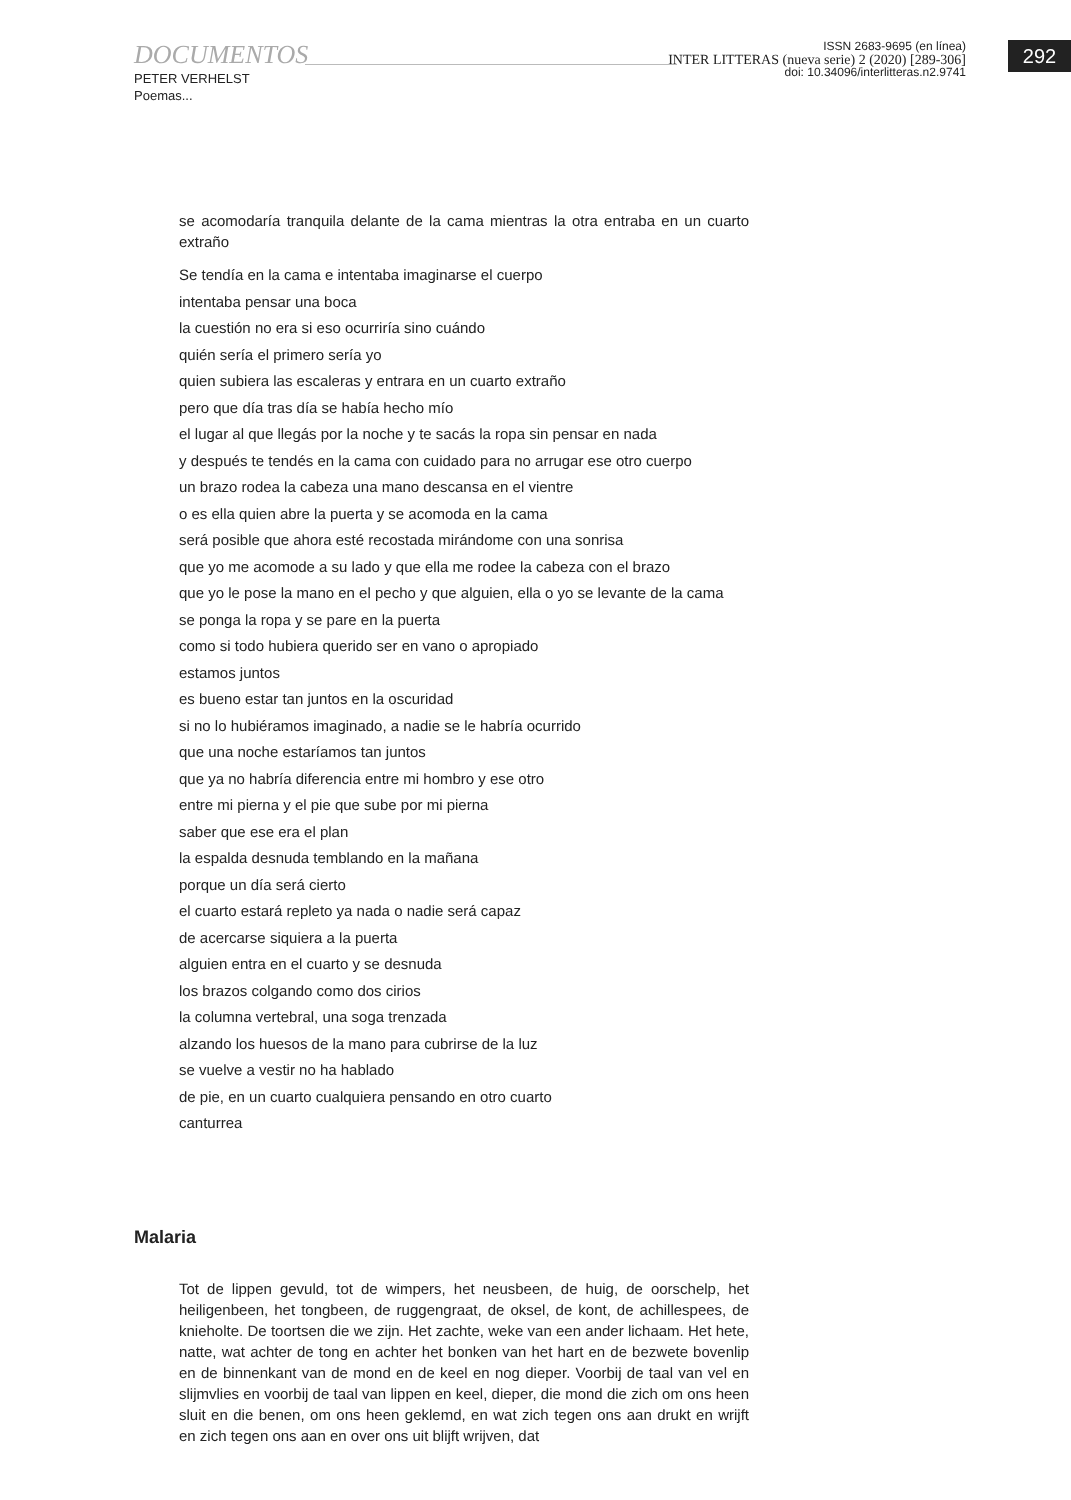292
DOCUMENTOS
PETER VERHELST
Poemas...
ISSN 2683-9695 (en línea)
INTER LITTERAS (nueva serie) 2 (2020) [289-306]
doi: 10.34096/interlitteras.n2.9741
se acomodaría tranquila delante de la cama mientras la otra entraba en un cuarto extraño
Se tendía en la cama e intentaba imaginarse el cuerpo
intentaba pensar una boca
la cuestión no era si eso ocurriría sino cuándo
quién sería el primero sería yo
quien subiera las escaleras y entrara en un cuarto extraño
pero que día tras día se había hecho mío
el lugar al que llegás por la noche y te sacás la ropa sin pensar en nada
y después te tendés en la cama con cuidado para no arrugar ese otro cuerpo
un brazo rodea la cabeza una mano descansa en el vientre
o es ella quien abre la puerta y se acomoda en la cama
será posible que ahora esté recostada mirándome con una sonrisa
que yo me acomode a su lado y que ella me rodee la cabeza con el brazo
que yo le pose la mano en el pecho y que alguien, ella o yo se levante de la cama
se ponga la ropa y se pare en la puerta
como si todo hubiera querido ser en vano o apropiado
estamos juntos
es bueno estar tan juntos en la oscuridad
si no lo hubiéramos imaginado, a nadie se le habría ocurrido
que una noche estaríamos tan juntos
que ya no habría diferencia entre mi hombro y ese otro
entre mi pierna y el pie que sube por mi pierna
saber que ese era el plan
la espalda desnuda temblando en la mañana
porque un día será cierto
el cuarto estará repleto ya nada o nadie será capaz
de acercarse siquiera a la puerta
alguien entra en el cuarto y se desnuda
los brazos colgando como dos cirios
la columna vertebral, una soga trenzada
alzando los huesos de la mano para cubrirse de la luz
se vuelve a vestir no ha hablado
de pie, en un cuarto cualquiera pensando en otro cuarto
canturrea
Malaria
Tot de lippen gevuld, tot de wimpers, het neusbeen, de huig, de oorschelp, het heiligenbeen, het tongbeen, de ruggengraat, de oksel, de kont, de achillespees, de knieholte. De toortsen die we zijn. Het zachte, weke van een ander lichaam. Het hete, natte, wat achter de tong en achter het bonken van het hart en de bezwete bovenlip en de binnenkant van de mond en de keel en nog dieper. Voorbij de taal van vel en slijmvlies en voorbij de taal van lippen en keel, dieper, die mond die zich om ons heen sluit en die benen, om ons heen geklemd, en wat zich tegen ons aan drukt en wrijft en zich tegen ons aan en over ons uit blijft wrijven, dat